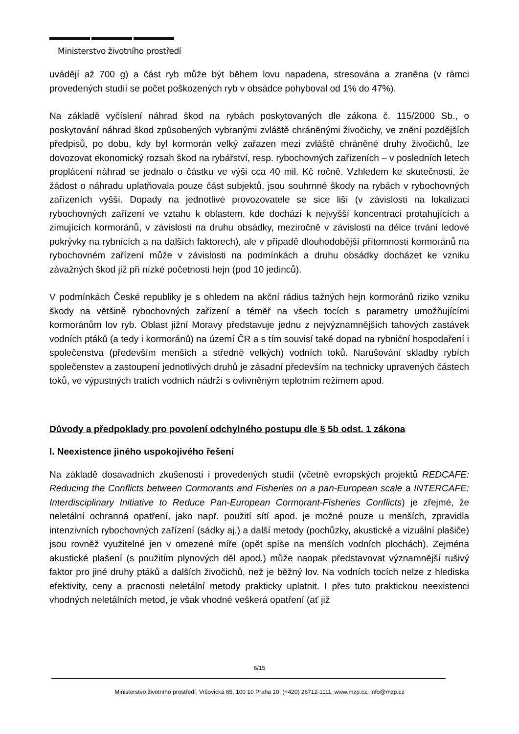Ministerstvo životního prostředí
uvádějí až 700 g) a část ryb může být během lovu napadena, stresována a zraněna (v rámci provedených studií se počet poškozených ryb v obsádce pohyboval od 1% do 47%).
Na základě vyčíslení náhrad škod na rybách poskytovaných dle zákona č. 115/2000 Sb., o poskytování náhrad škod způsobených vybranými zvláště chráněnými živočichy, ve znění pozdějších předpisů, po dobu, kdy byl kormorán velký zařazen mezi zvláště chráněné druhy živočichů, lze dovozovat ekonomický rozsah škod na rybářství, resp. rybochovných zařízeních – v posledních letech proplácení náhrad se jednalo o částku ve výši cca 40 mil. Kč ročně. Vzhledem ke skutečnosti, že žádost o náhradu uplatňovala pouze část subjektů, jsou souhrnné škody na rybách v rybochovných zařízeních vyšší. Dopady na jednotlivé provozovatele se sice liší (v závislosti na lokalizaci rybochovných zařízení ve vztahu k oblastem, kde dochází k nejvyšší koncentraci protahujících a zimujících kormoránů, v závislosti na druhu obsádky, meziročně v závislosti na délce trvání ledové pokrývky na rybnících a na dalších faktorech), ale v případě dlouhodobější přítomnosti kormoránů na rybochovném zařízení může v závislosti na podmínkách a druhu obsádky docházet ke vzniku závažných škod již při nízké početnosti hejn (pod 10 jedinců).
V podmínkách České republiky je s ohledem na akční rádius tažných hejn kormoránů riziko vzniku škody na většině rybochovných zařízení a téměř na všech tocích s parametry umožňujícími kormoránům lov ryb. Oblast jižní Moravy představuje jednu z nejvýznamnějších tahových zastávek vodních ptáků (a tedy i kormoránů) na území ČR a s tím souvisí také dopad na rybniční hospodaření i společenstva (především menších a středně velkých) vodních toků. Narušování skladby rybích společenstev a zastoupení jednotlivých druhů je zásadní především na technicky upravených částech toků, ve výpustných tratích vodních nádrží s ovlivněným teplotním režimem apod.
Důvody a předpoklady pro povolení odchylného postupu dle § 5b odst. 1 zákona
I. Neexistence jiného uspokojivého řešení
Na základě dosavadních zkušeností i provedených studií (včetně evropských projektů REDCAFE: Reducing the Conflicts between Cormorants and Fisheries on a pan-European scale a INTERCAFE: Interdisciplinary Initiative to Reduce Pan-European Cormorant-Fisheries Conflicts) je zřejmé, že neletální ochranná opatření, jako např. použití sítí apod. je možné pouze u menších, zpravidla intenzivních rybochovných zařízení (sádky aj.) a další metody (pochůzky, akustické a vizuální plašiče) jsou rovněž využitelné jen v omezené míře (opět spíše na menších vodních plochách). Zejména akustické plašení (s použitím plynových děl apod.) může naopak představovat významnější rušivý faktor pro jiné druhy ptáků a dalších živočichů, než je běžný lov. Na vodních tocích nelze z hlediska efektivity, ceny a pracnosti neletální metody prakticky uplatnit. I přes tuto praktickou neexistenci vhodných neletálních metod, je však vhodné veškerá opatření (ať již
6/15
Ministerstvo životního prostředí, Vršovická 65, 100 10 Praha 10, (+420) 26712-1111, www.mzp.cz, info@mzp.cz